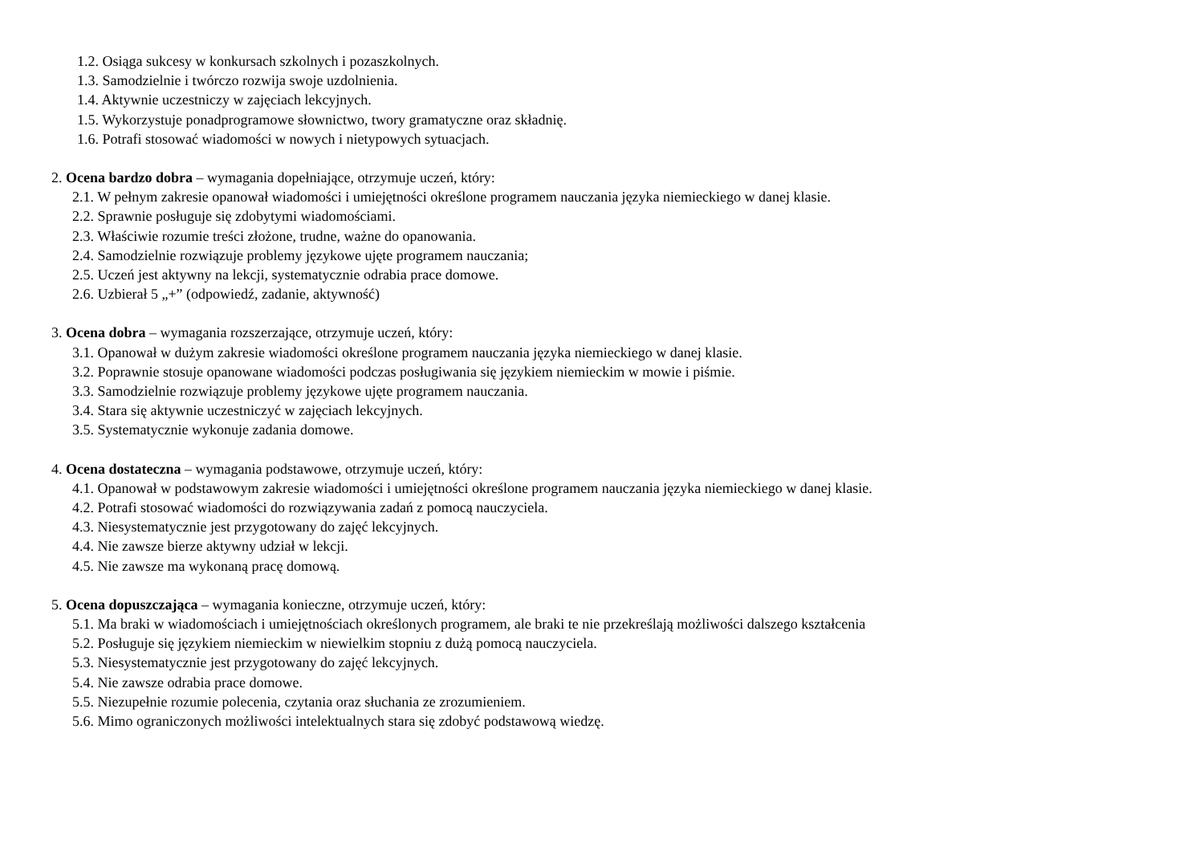1.2. Osiąga sukcesy w konkursach szkolnych i pozaszkolnych.
1.3. Samodzielnie i twórczo rozwija swoje uzdolnienia.
1.4. Aktywnie uczestniczy w zajęciach lekcyjnych.
1.5. Wykorzystuje ponadprogramowe słownictwo, twory gramatyczne oraz składnię.
1.6. Potrafi stosować wiadomości w nowych i nietypowych sytuacjach.
2. Ocena bardzo dobra – wymagania dopełniające, otrzymuje uczeń, który:
2.1. W pełnym zakresie opanował wiadomości i umiejętności określone programem nauczania języka niemieckiego w danej klasie.
2.2. Sprawnie posługuje się zdobytymi wiadomościami.
2.3. Właściwie rozumie treści złożone, trudne, ważne do opanowania.
2.4. Samodzielnie rozwiązuje problemy językowe ujęte programem nauczania;
2.5. Uczeń jest aktywny na lekcji, systematycznie odrabia prace domowe.
2.6. Uzbierał 5 „+” (odpowiedź, zadanie, aktywność)
3. Ocena dobra – wymagania rozszerzające, otrzymuje uczeń, który:
3.1. Opanował w dużym zakresie wiadomości określone programem nauczania języka niemieckiego w danej klasie.
3.2. Poprawnie stosuje opanowane wiadomości podczas posługiwania się językiem niemieckim w mowie i piśmie.
3.3. Samodzielnie rozwiązuje problemy językowe ujęte programem nauczania.
3.4. Stara się aktywnie uczestniczyć w zajęciach lekcyjnych.
3.5. Systematycznie wykonuje zadania domowe.
4. Ocena dostateczna – wymagania podstawowe, otrzymuje uczeń, który:
4.1. Opanował w podstawowym zakresie wiadomości i umiejętności określone programem nauczania języka niemieckiego w danej klasie.
4.2. Potrafi stosować wiadomości do rozwiązywania zadań z pomocą nauczyciela.
4.3. Niesystematycznie jest przygotowany do zajęć lekcyjnych.
4.4. Nie zawsze bierze aktywny udział w lekcji.
4.5. Nie zawsze ma wykonaną pracę domową.
5. Ocena dopuszczająca – wymagania konieczne, otrzymuje uczeń, który:
5.1. Ma braki w wiadomościach i umiejętnościach określonych programem, ale braki te nie przekreślają możliwości dalszego kształcenia
5.2. Posługuje się językiem niemieckim w niewielkim stopniu z dużą pomocą nauczyciela.
5.3. Niesystematycznie jest przygotowany do zajęć lekcyjnych.
5.4. Nie zawsze odrabia prace domowe.
5.5. Niezupełnie rozumie polecenia, czytania oraz słuchania ze zrozumieniem.
5.6. Mimo ograniczonych możliwości intelektualnych stara się zdobyć podstawową wiedzę.